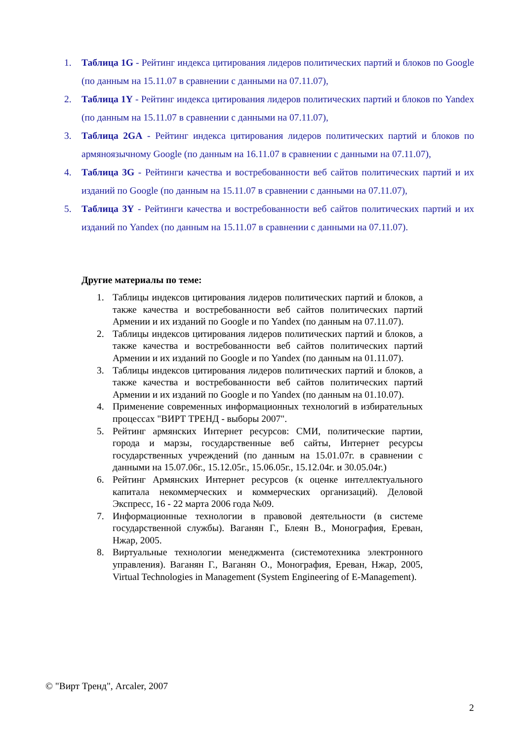1. Таблица 1G - Рейтинг индекса цитирования лидеров политических партий и блоков по Google (по данным на 15.11.07 в сравнении с данными на 07.11.07),
2. Таблица 1Y - Рейтинг индекса цитирования лидеров политических партий и блоков по Yandex (по данным на 15.11.07 в сравнении с данными на 07.11.07),
3. Таблица 2GA - Рейтинг индекса цитирования лидеров политических партий и блоков по армяноязычному Google (по данным на 16.11.07 в сравнении с данными на 07.11.07),
4. Таблица 3G - Рейтинги качества и востребованности веб сайтов политических партий и их изданий по Google (по данным на 15.11.07 в сравнении с данными на 07.11.07),
5. Таблица 3Y - Рейтинги качества и востребованности веб сайтов политических партий и их изданий по Yandex (по данным на 15.11.07 в сравнении с данными на 07.11.07).
Другие материалы по теме:
1. Таблицы индексов цитирования лидеров политических партий и блоков, а также качества и востребованности веб сайтов политических партий Армении и их изданий по Google и по Yandex (по данным на 07.11.07).
2. Таблицы индексов цитирования лидеров политических партий и блоков, а также качества и востребованности веб сайтов политических партий Армении и их изданий по Google и по Yandex (по данным на 01.11.07).
3. Таблицы индексов цитирования лидеров политических партий и блоков, а также качества и востребованности веб сайтов политических партий Армении и их изданий по Google и по Yandex (по данным на 01.10.07).
4. Применение современных информационных технологий в избирательных процессах "ВИРТ ТРЕНД - выборы 2007".
5. Рейтинг армянских Интернет ресурсов: СМИ, политические партии, города и марзы, государственные веб сайты, Интернет ресурсы государственных учреждений (по данным на 15.01.07г. в сравнении с данными на 15.07.06г., 15.12.05г., 15.06.05г., 15.12.04г. и 30.05.04г.)
6. Рейтинг Армянских Интернет ресурсов (к оценке интеллектуального капитала некоммерческих и коммерческих организаций). Деловой Экспресс, 16 - 22 марта 2006 года №09.
7. Информационные технологии в правовой деятельности (в системе государственной службы). Ваганян Г., Блеян В., Монография, Ереван, Нжар, 2005.
8. Виртуальные технологии менеджмента (системотехника электронного управления). Ваганян Г., Ваганян О., Монография, Ереван, Нжар, 2005, Virtual Technologies in Management (System Engineering of E-Management).
© "Вирт Тренд", Arcaler, 2007
2